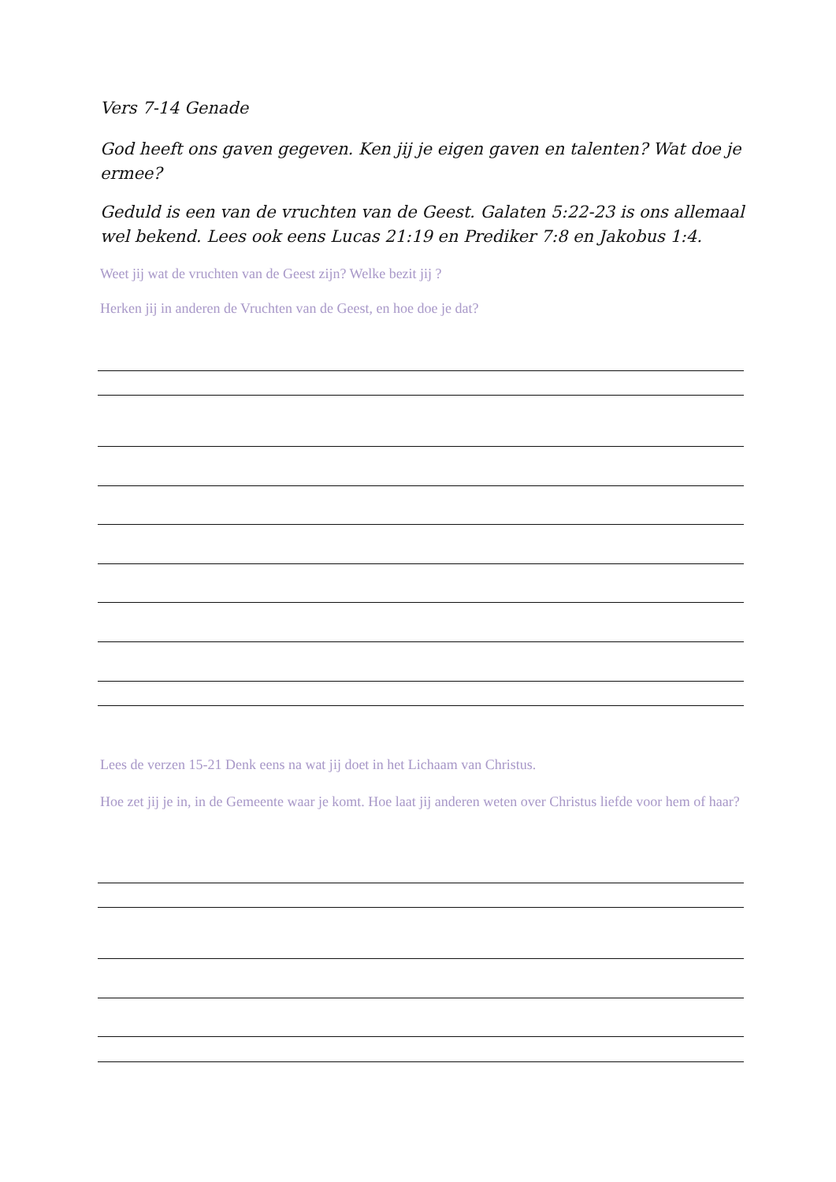Vers 7-14 Genade
God heeft ons gaven gegeven. Ken jij je eigen gaven en talenten? Wat doe je ermee?
Geduld is een van de vruchten van de Geest. Galaten 5:22-23 is ons allemaal wel bekend. Lees ook eens Lucas 21:19 en Prediker 7:8 en Jakobus 1:4.
Weet jij wat de vruchten van de Geest zijn? Welke bezit jij ?
Herken jij in anderen de Vruchten van de Geest, en hoe doe je dat?
Lees de verzen 15-21 Denk eens na wat jij doet in het Lichaam van Christus.
Hoe zet jij je in, in de Gemeente waar je komt. Hoe laat jij anderen weten over Christus liefde voor hem of haar?